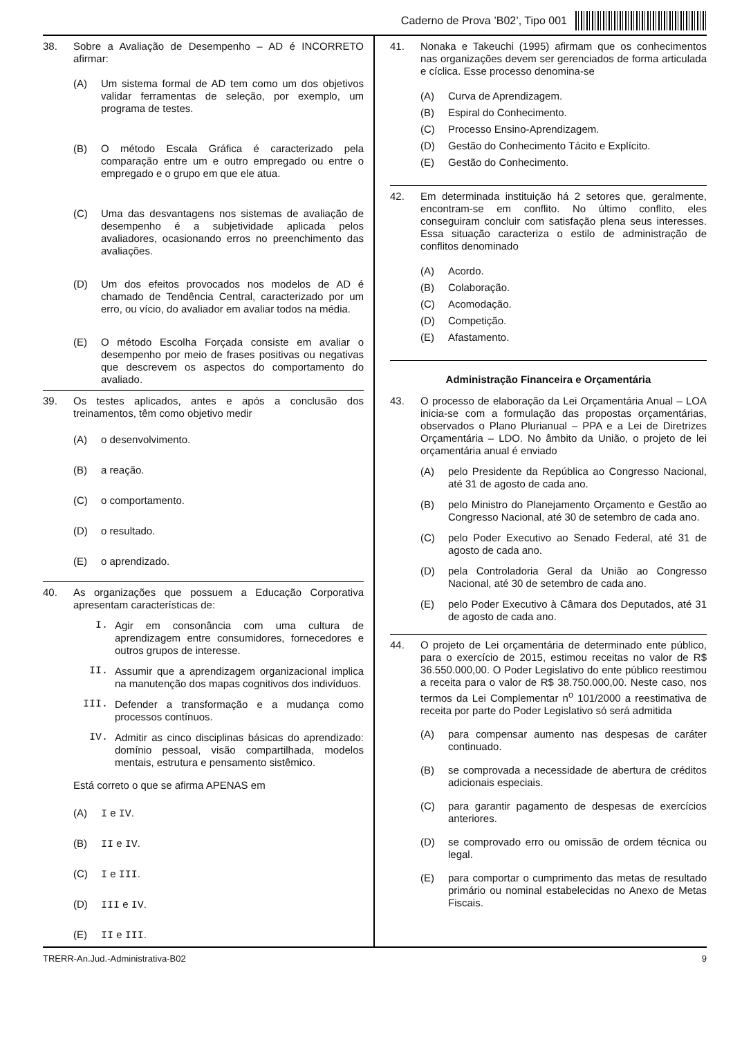Caderno de Prova ’B02’, Tipo 001
38.
Sobre a Avaliação de Desempenho – AD é INCORRETO afirmar:
(A) Um sistema formal de AD tem como um dos objetivos validar ferramentas de seleção, por exemplo, um programa de testes.
(B) O método Escala Gráfica é caracterizado pela comparação entre um e outro empregado ou entre o empregado e o grupo em que ele atua.
(C) Uma das desvantagens nos sistemas de avaliação de desempenho é a subjetividade aplicada pelos avaliadores, ocasionando erros no preenchimento das avaliações.
(D) Um dos efeitos provocados nos modelos de AD é chamado de Tendência Central, caracterizado por um erro, ou vício, do avaliador em avaliar todos na média.
(E) O método Escolha Forçada consiste em avaliar o desempenho por meio de frases positivas ou negativas que descrevem os aspectos do comportamento do avaliado.
39.
Os testes aplicados, antes e após a conclusão dos treinamentos, têm como objetivo medir
(A) o desenvolvimento.
(B) a reação.
(C) o comportamento.
(D) o resultado.
(E) o aprendizado.
40.
As organizações que possuem a Educação Corporativa apresentam características de:
I. Agir em consonância com uma cultura de aprendizagem entre consumidores, fornecedores e outros grupos de interesse.
II. Assumir que a aprendizagem organizacional implica na manutenção dos mapas cognitivos dos indivíduos.
III. Defender a transformação e a mudança como processos contínuos.
IV. Admitir as cinco disciplinas básicas do aprendizado: domínio pessoal, visão compartilhada, modelos mentais, estrutura e pensamento sistêmico.
Está correto o que se afirma APENAS em
(A) I e IV.
(B) II e IV.
(C) I e III.
(D) III e IV.
(E) II e III.
41.
Nonaka e Takeuchi (1995) afirmam que os conhecimentos nas organizações devem ser gerenciados de forma articulada e cíclica. Esse processo denomina-se
(A) Curva de Aprendizagem.
(B) Espiral do Conhecimento.
(C) Processo Ensino-Aprendizagem.
(D) Gestão do Conhecimento Tácito e Explícito.
(E) Gestão do Conhecimento.
42.
Em determinada instituição há 2 setores que, geralmente, encontram-se em conflito. No último conflito, eles conseguiram concluir com satisfação plena seus interesses. Essa situação caracteriza o estilo de administração de conflitos denominado
(A) Acordo.
(B) Colaboração.
(C) Acomodação.
(D) Competição.
(E) Afastamento.
Administração Financeira e Orçamentária
43.
O processo de elaboração da Lei Orçamentária Anual – LOA inicia-se com a formulação das propostas orçamentárias, observados o Plano Plurianual – PPA e a Lei de Diretrizes Orçamentária – LDO. No âmbito da União, o projeto de lei orçamentária anual é enviado
(A) pelo Presidente da República ao Congresso Nacional, até 31 de agosto de cada ano.
(B) pelo Ministro do Planejamento Orçamento e Gestão ao Congresso Nacional, até 30 de setembro de cada ano.
(C) pelo Poder Executivo ao Senado Federal, até 31 de agosto de cada ano.
(D) pela Controladoria Geral da União ao Congresso Nacional, até 30 de setembro de cada ano.
(E) pelo Poder Executivo à Câmara dos Deputados, até 31 de agosto de cada ano.
44.
O projeto de Lei orçamentária de determinado ente público, para o exercício de 2015, estimou receitas no valor de R$ 36.550.000,00. O Poder Legislativo do ente público reestimou a receita para o valor de R$ 38.750.000,00. Neste caso, nos termos da Lei Complementar n<sup>o</sup> 101/2000 a reestimativa de receita por parte do Poder Legislativo só será admitida
(A) para compensar aumento nas despesas de caráter continuado.
(B) se comprovada a necessidade de abertura de créditos adicionais especiais.
(C) para garantir pagamento de despesas de exercícios anteriores.
(D) se comprovado erro ou omissão de ordem técnica ou legal.
(E) para comportar o cumprimento das metas de resultado primário ou nominal estabelecidas no Anexo de Metas Fiscais.
TRERR-An.Jud.-Administrativa-B02 9